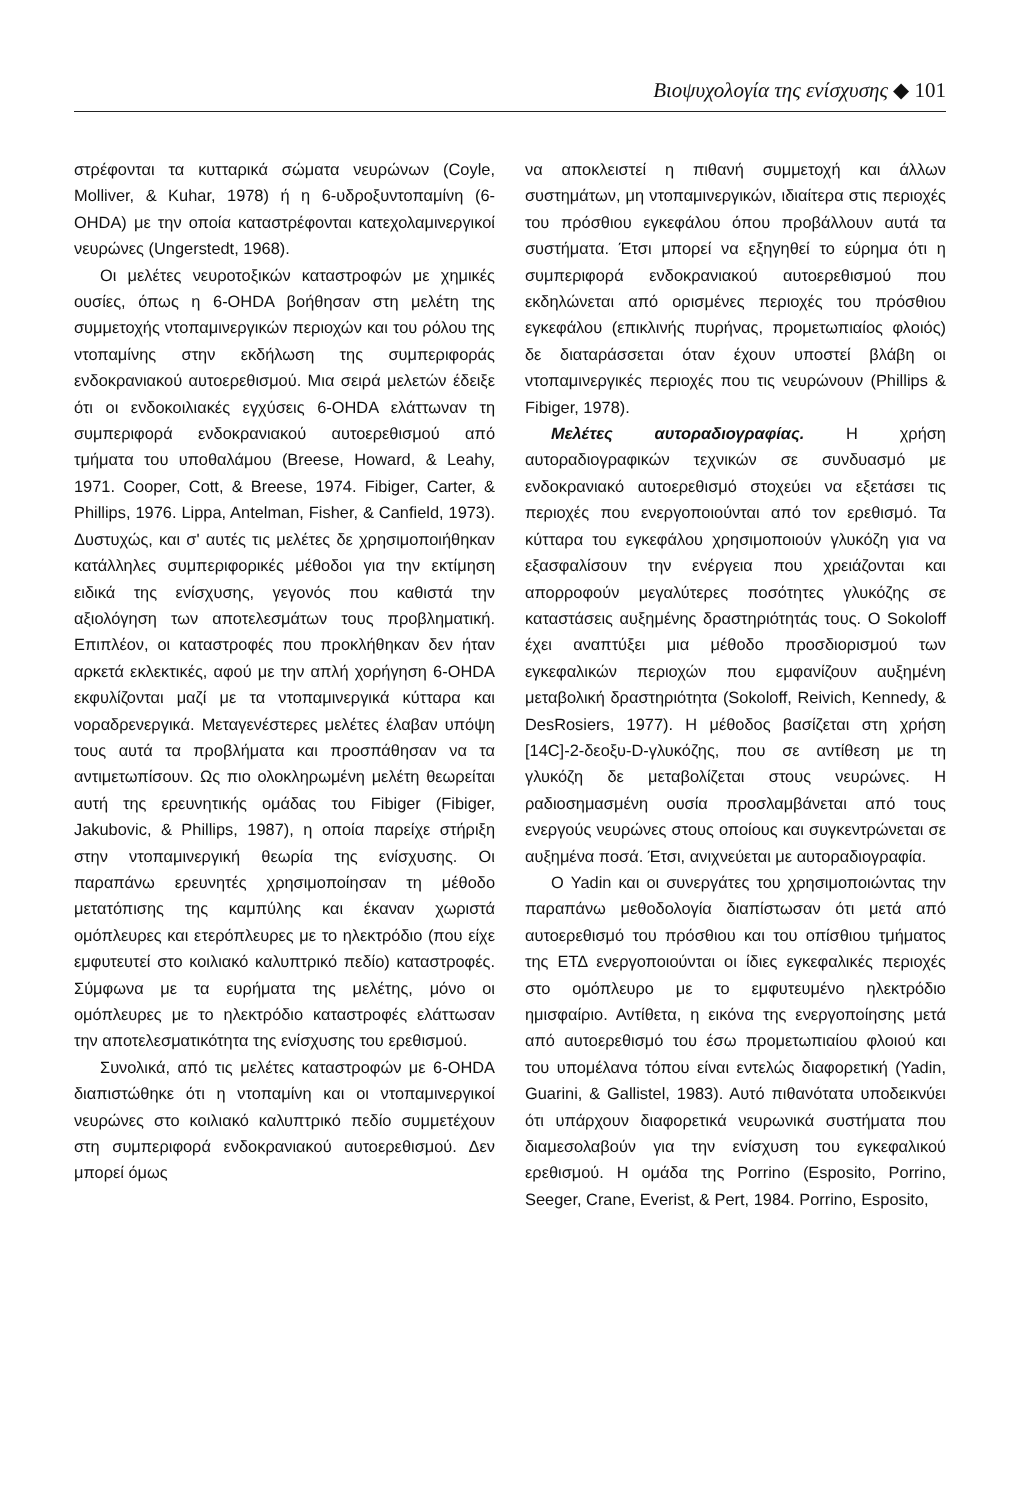Βιοψυχολογία της ενίσχυσης ◆ 101
στρέφονται τα κυτταρικά σώματα νευρώνων (Coyle, Molliver, & Kuhar, 1978) ή η 6-υδροξυντοπαμίνη (6-OHDA) με την οποία καταστρέφονται κατεχολαμινεργικοί νευρώνες (Ungerstedt, 1968).
Οι μελέτες νευροτοξικών καταστροφών με χημικές ουσίες, όπως η 6-OHDA βοήθησαν στη μελέτη της συμμετοχής ντοπαμινεργικών περιοχών και του ρόλου της ντοπαμίνης στην εκδήλωση της συμπεριφοράς ενδοκρανιακού αυτοερεθισμού. Μια σειρά μελετών έδειξε ότι οι ενδοκοιλιακές εγχύσεις 6-OHDA ελάττωναν τη συμπεριφορά ενδοκρανιακού αυτοερεθισμού από τμήματα του υποθαλάμου (Breese, Howard, & Leahy, 1971. Cooper, Cott, & Breese, 1974. Fibiger, Carter, & Phillips, 1976. Lippa, Antelman, Fisher, & Canfield, 1973). Δυστυχώς, και σ' αυτές τις μελέτες δε χρησιμοποιήθηκαν κατάλληλες συμπεριφορικές μέθοδοι για την εκτίμηση ειδικά της ενίσχυσης, γεγονός που καθιστά την αξιολόγηση των αποτελεσμάτων τους προβληματική. Επιπλέον, οι καταστροφές που προκλήθηκαν δεν ήταν αρκετά εκλεκτικές, αφού με την απλή χορήγηση 6-OHDA εκφυλίζονται μαζί με τα ντοπαμινεργικά κύτταρα και νοραδρενεργικά. Μεταγενέστερες μελέτες έλαβαν υπόψη τους αυτά τα προβλήματα και προσπάθησαν να τα αντιμετωπίσουν. Ως πιο ολοκληρωμένη μελέτη θεωρείται αυτή της ερευνητικής ομάδας του Fibiger (Fibiger, Jakubovic, & Phillips, 1987), η οποία παρείχε στήριξη στην ντοπαμινεργική θεωρία της ενίσχυσης. Οι παραπάνω ερευνητές χρησιμοποίησαν τη μέθοδο μετατόπισης της καμπύλης και έκαναν χωριστά ομόπλευρες και ετερόπλευρες με το ηλεκτρόδιο (που είχε εμφυτευτεί στο κοιλιακό καλυπτρικό πεδίο) καταστροφές. Σύμφωνα με τα ευρήματα της μελέτης, μόνο οι ομόπλευρες με το ηλεκτρόδιο καταστροφές ελάττωσαν την αποτελεσματικότητα της ενίσχυσης του ερεθισμού.
Συνολικά, από τις μελέτες καταστροφών με 6-OHDA διαπιστώθηκε ότι η ντοπαμίνη και οι ντοπαμινεργικοί νευρώνες στο κοιλιακό καλυπτρικό πεδίο συμμετέχουν στη συμπεριφορά ενδοκρανιακού αυτοερεθισμού. Δεν μπορεί όμως
να αποκλειστεί η πιθανή συμμετοχή και άλλων συστημάτων, μη ντοπαμινεργικών, ιδιαίτερα στις περιοχές του πρόσθιου εγκεφάλου όπου προβάλλουν αυτά τα συστήματα. Έτσι μπορεί να εξηγηθεί το εύρημα ότι η συμπεριφορά ενδοκρανιακού αυτοερεθισμού που εκδηλώνεται από ορισμένες περιοχές του πρόσθιου εγκεφάλου (επικλινής πυρήνας, προμετωπιαίος φλοιός) δε διαταράσσεται όταν έχουν υποστεί βλάβη οι ντοπαμινεργικές περιοχές που τις νευρώνουν (Phillips & Fibiger, 1978).
Μελέτες αυτοραδιογραφίας. Η χρήση αυτοραδιογραφικών τεχνικών σε συνδυασμό με ενδοκρανιακό αυτοερεθισμό στοχεύει να εξετάσει τις περιοχές που ενεργοποιούνται από τον ερεθισμό. Τα κύτταρα του εγκεφάλου χρησιμοποιούν γλυκόζη για να εξασφαλίσουν την ενέργεια που χρειάζονται και απορροφούν μεγαλύτερες ποσότητες γλυκόζης σε καταστάσεις αυξημένης δραστηριότητάς τους. Ο Sokoloff έχει αναπτύξει μια μέθοδο προσδιορισμού των εγκεφαλικών περιοχών που εμφανίζουν αυξημένη μεταβολική δραστηριότητα (Sokoloff, Reivich, Kennedy, & DesRosiers, 1977). Η μέθοδος βασίζεται στη χρήση [14C]-2-δεοξυ-D-γλυκόζης, που σε αντίθεση με τη γλυκόζη δε μεταβολίζεται στους νευρώνες. Η ραδιοσημασμένη ουσία προσλαμβάνεται από τους ενεργούς νευρώνες στους οποίους και συγκεντρώνεται σε αυξημένα ποσά. Έτσι, ανιχνεύεται με αυτοραδιογραφία.
Ο Yadin και οι συνεργάτες του χρησιμοποιώντας την παραπάνω μεθοδολογία διαπίστωσαν ότι μετά από αυτοερεθισμό του πρόσθιου και του οπίσθιου τμήματος της ΕΤΔ ενεργοποιούνται οι ίδιες εγκεφαλικές περιοχές στο ομόπλευρο με το εμφυτευμένο ηλεκτρόδιο ημισφαίριο. Αντίθετα, η εικόνα της ενεργοποίησης μετά από αυτοερεθισμό του έσω προμετωπιαίου φλοιού και του υπομέλανα τόπου είναι εντελώς διαφορετική (Yadin, Guarini, & Gallistel, 1983). Αυτό πιθανότατα υποδεικνύει ότι υπάρχουν διαφορετικά νευρωνικά συστήματα που διαμεσολαβούν για την ενίσχυση του εγκεφαλικού ερεθισμού. Η ομάδα της Porrino (Esposito, Porrino, Seeger, Crane, Everist, & Pert, 1984. Porrino, Esposito,